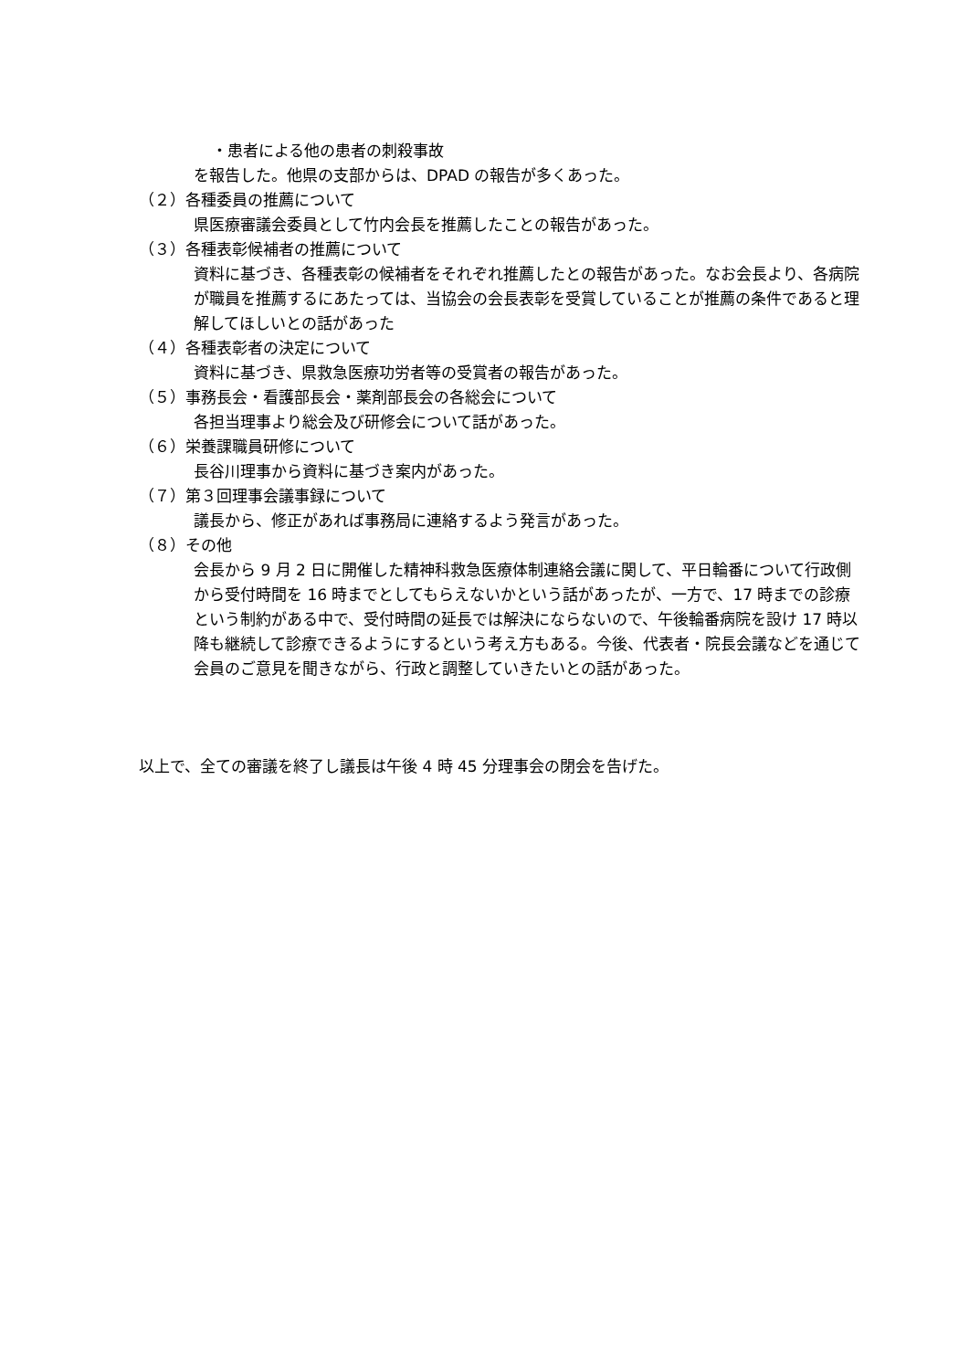・患者による他の患者の刺殺事故
を報告した。他県の支部からは、DPAD の報告が多くあった。
（２）各種委員の推薦について
県医療審議会委員として竹内会長を推薦したことの報告があった。
（３）各種表彰候補者の推薦について
資料に基づき、各種表彰の候補者をそれぞれ推薦したとの報告があった。なお会長より、各病院が職員を推薦するにあたっては、当協会の会長表彰を受賞していることが推薦の条件であると理解してほしいとの話があった
（４）各種表彰者の決定について
資料に基づき、県救急医療功労者等の受賞者の報告があった。
（５）事務長会・看護部長会・薬剤部長会の各総会について
各担当理事より総会及び研修会について話があった。
（６）栄養課職員研修について
長谷川理事から資料に基づき案内があった。
（７）第３回理事会議事録について
議長から、修正があれば事務局に連絡するよう発言があった。
（８）その他
会長から 9 月 2 日に開催した精神科救急医療体制連絡会議に関して、平日輪番について行政側から受付時間を 16 時までとしてもらえないかという話があったが、一方で、17 時までの診療という制約がある中で、受付時間の延長では解決にならないので、午後輪番病院を設け 17 時以降も継続して診療できるようにするという考え方もある。今後、代表者・院長会議などを通じて会員のご意見を聞きながら、行政と調整していきたいとの話があった。
以上で、全ての審議を終了し議長は午後 4 時 45 分理事会の閉会を告げた。